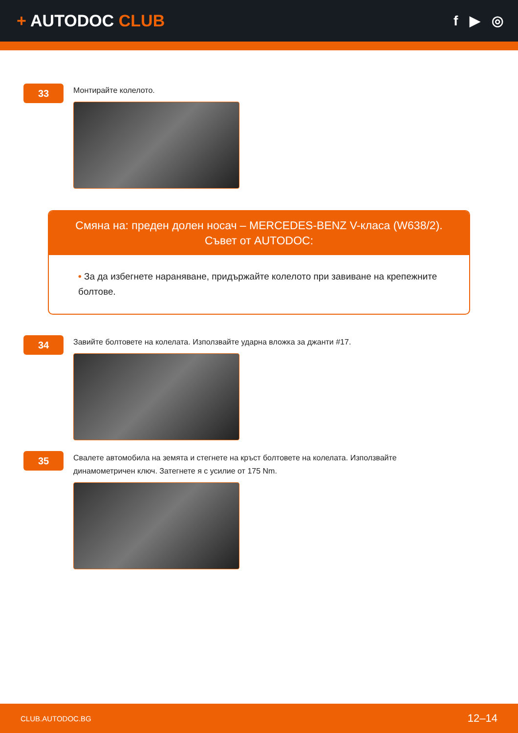+ AUTODOC CLUB
f ▶ ◎
33
Монтирайте колелото.
Смяна на: преден долен носач – MERCEDES-BENZ V-класа (W638/2).
Съвет от AUTODOC:
• За да избегнете нараняване, придържайте колелото при завиване на крепежните болтове.
34
Завийте болтовете на колелата. Използвайте ударна вложка за джанти #17.
35
Свалете автомобила на земята и стегнете на кръст болтовете на колелата. Използвайте динамометричен ключ. Затегнете я с усилие от 175 Nm.
CLUB.AUTODOC.BG 12–14